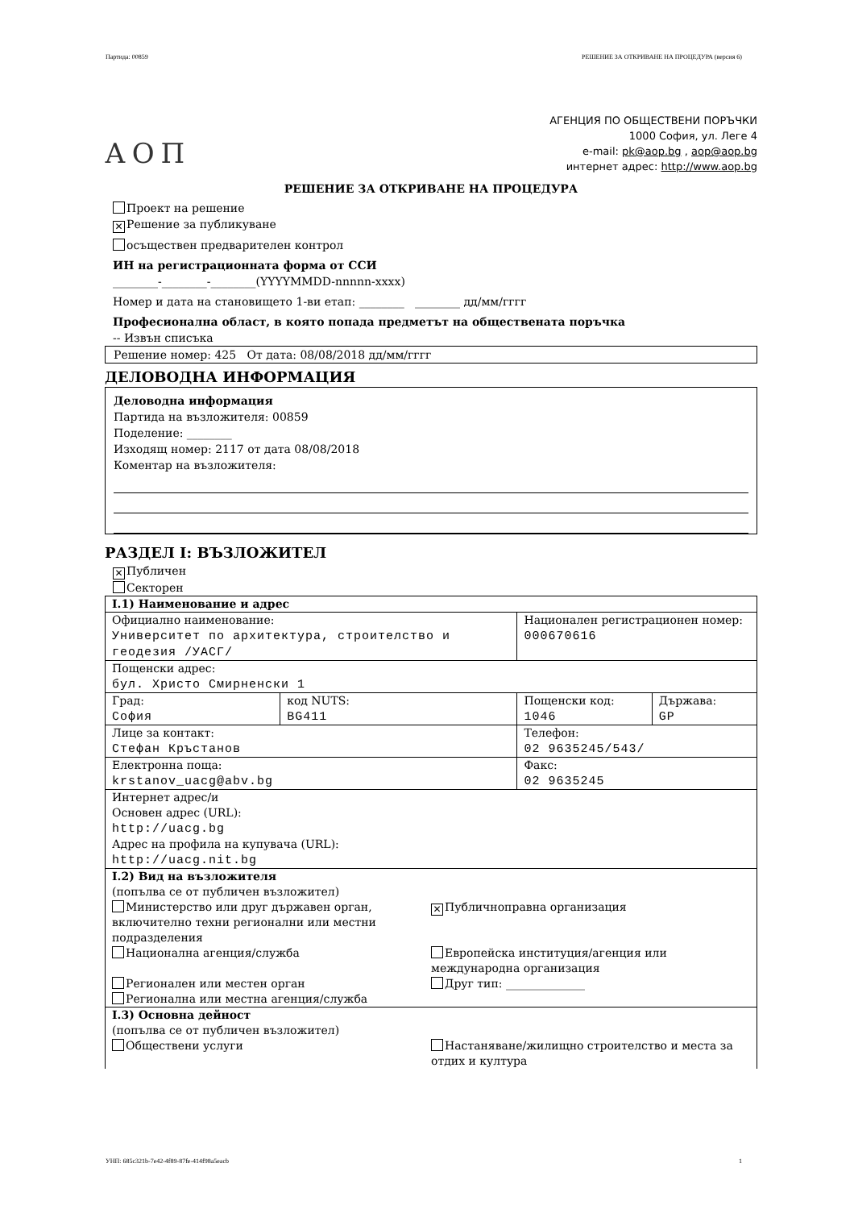Партида: 00859 РЕШЕНИЕ ЗА ОТКРИВАНЕ НА ПРОЦЕДУРА (версия 6)
АОП
АГЕНЦИЯ ПО ОБЩЕСТВЕНИ ПОРЪЧКИ
1000 София, ул. Леге 4
e-mail: pk@aop.bg , aop@aop.bg
интернет адрес: http://www.aop.bg
РЕШЕНИЕ ЗА ОТКРИВАНЕ НА ПРОЦЕДУРА
Проект на решение
✕ Решение за публикуване
осъществен предварителен контрол
ИН на регистрационната форма от ССИ
________-________-________(YYYYMMDD-nnnnn-xxxx)
Номер и дата на становището 1-ви етап: ________ ________ дд/мм/гггг
Професионална област, в която попада предметът на обществената поръчка
-- Извън списъка
Решение номер: 425 От дата: 08/08/2018 дд/мм/гггг
ДЕЛОВОДНА ИНФОРМАЦИЯ
Деловодна информация
Партида на възложителя: 00859
Поделение: ________
Изходящ номер: 2117 от дата 08/08/2018
Коментар на възложителя:
РАЗДЕЛ I: ВЪЗЛОЖИТЕЛ
✕ Публичен
Секторен
| I.1) Наименование и адрес | | | |
| Официално наименование: Университет по архитектура, строителство и геодезия /УАСГ/ | | Национален регистрационен номер: 000670616 | |
| Пощенски адрес: бул. Христо Смирненски 1 | | | |
| Град: София | код NUTS: BG411 | Пощенски код: 1046 | Държава: GP |
| Лице за контакт: Стефан Кръстанов | | Телефон: 02 9635245/543/ | |
| Електронна поща: krstanov_uacg@abv.bg | | Факс: 02 9635245 | |
| Интернет адрес/и Основен адрес (URL): http://uacg.bg Адрес на профила на купувача (URL): http://uacg.nit.bg | | | |
| I.2) Вид на възложителя (попълва се от публичен възложител) Министерство или друг държавен орган, включително техни регионални или местни подразделения ✕ Публичноправна организация Национална агенция/служба Европейска институция/агенция или международна организация Регионален или местен орган Друг тип: ______________ Регионална или местна агенция/служба | | | |
| I.3) Основна дейност (попълва се от публичен възложител) Обществени услуги Настаняване/жилищно строителство и места за отдих и култура | | | |
УНП: 685c321b-7e42-4f89-87fe-414f98a5eacb 1